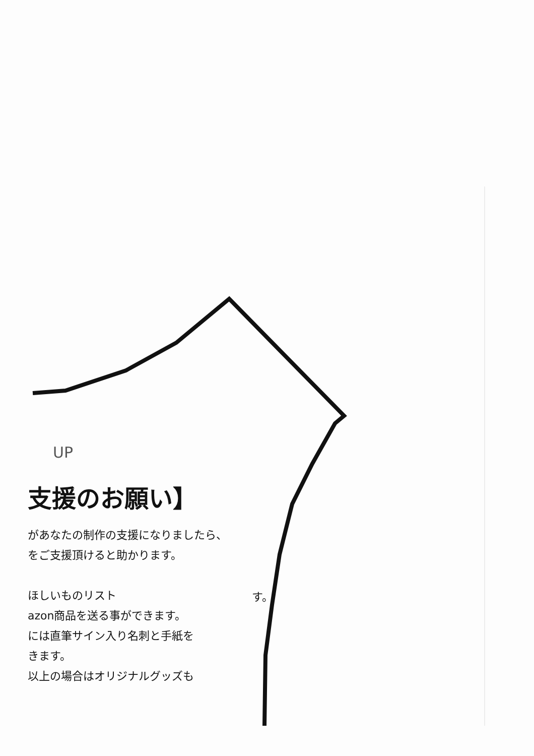UP
支援のお願い】
があなたの制作の支援になりましたら、
をご支援頂けると助かります。
ほしいものリスト
azon商品を送る事ができます。
には直筆サイン入り名刺と手紙を
きます。
以上の場合はオリジナルグッズも
す。